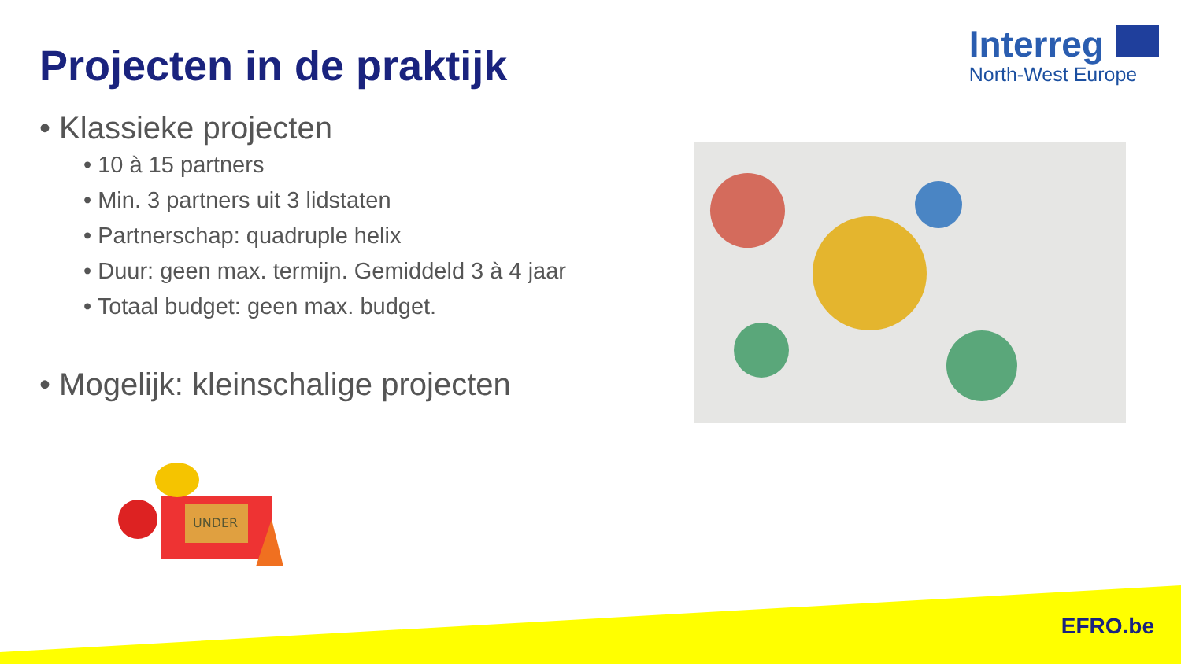Projecten in de praktijk
Interreg
North-West Europe
• Klassieke projecten
• 10 à 15 partners
• Min. 3 partners uit 3 lidstaten
• Partnerschap: quadruple helix
• Duur: geen max. termijn. Gemiddeld 3 à 4 jaar
• Totaal budget: geen max. budget.
• Mogelijk: kleinschalige projecten
UNDER
EFRO.be